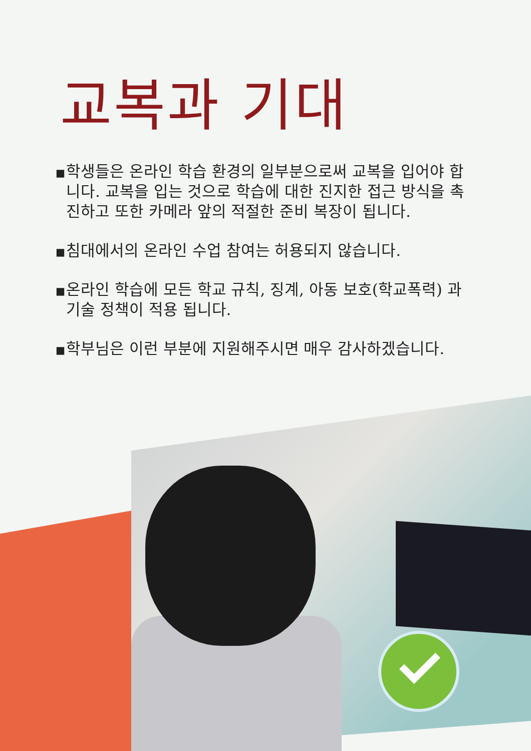교복과 기대
▪ 학생들은 온라인 학습 환경의 일부분으로써 교복을 입어야 합니다. 교복을 입는 것으로 학습에 대한 진지한 접근 방식을 촉진하고 또한 카메라 앞의 적절한 준비 복장이 됩니다.
▪ 침대에서의 온라인 수업 참여는 허용되지 않습니다.
▪ 온라인 학습에 모든 학교 규칙, 징계, 아동 보호(학교폭력) 과 기술 정책이 적용 됩니다.
▪ 학부님은 이런 부분에 지원해주시면 매우 감사하겠습니다.